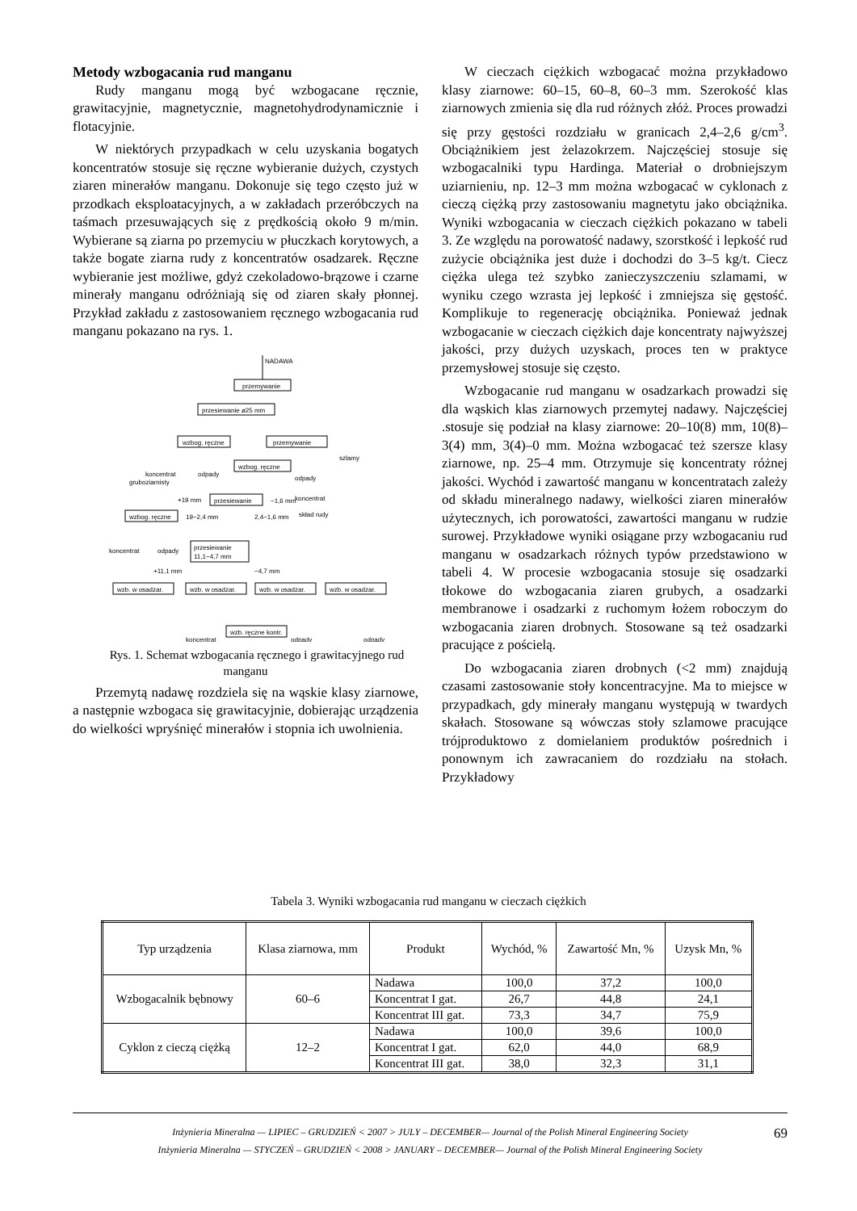Metody wzbogacania rud manganu
Rudy manganu mogą być wzbogacane ręcznie, grawitacyjnie, magnetycznie, magnetohydrodynamicznie i flotacyjnie.
W niektórych przypadkach w celu uzyskania bogatych koncentratów stosuje się ręczne wybieranie dużych, czystych ziaren minerałów manganu. Dokonuje się tego często już w przodkach eksploatacyjnych, a w zakładach przeróbczych na taśmach przesuwających się z prędkością około 9 m/min. Wybierane są ziarna po przemyciu w płuczkach korytowych, a także bogate ziarna rudy z koncentratów osadzarek. Ręczne wybieranie jest możliwe, gdyż czekoladowo-brązowe i czarne minerały manganu odróżniają się od ziaren skały płonnej. Przykład zakładu z zastosowaniem ręcznego wzbogacania rud manganu pokazano na rys. 1.
NADAWA
przemywanie
przesiewanie ø25 mm
wzbog. ręczne
przemywanie
szlamy
koncentrat
gruboziarnisty
odpady
wzbog. ręczne
odpady
koncentrat
+19 mm
przesiewanie
−1,6 mm
skład rudy
wzbog. ręczne
19−2,4 mm
2,4−1,6 mm
przesiewanie
11,1−4,7 mm
koncentrat
odpady
+11,1 mm
−4,7 mm
wzb. w osadzar.
wzb. w osadzar.
wzb. w osadzar.
wzb. w osadzar.
wzb. ręczne kontr.
koncentrat
odpady
odpady
Rys. 1. Schemat wzbogacania ręcznego i grawitacyjnego rud manganu
Przemytą nadawę rozdziela się na wąskie klasy ziarnowe, a następnie wzbogaca się grawitacyjnie, dobierając urządzenia do wielkości wpryśnięć minerałów i stopnia ich uwolnienia.
W cieczach ciężkich wzbogacać można przykładowo klasy ziarnowe: 60–15, 60–8, 60–3 mm. Szerokość klas ziarnowych zmienia się dla rud różnych złóż. Proces prowadzi się przy gęstości rozdziału w granicach 2,4–2,6 g/cm<sup>3</sup>. Obciążnikiem jest żelazokrzem. Najczęściej stosuje się wzbogacalniki typu Hardinga. Materiał o drobniejszym uziarnieniu, np. 12–3 mm można wzbogacać w cyklonach z cieczą ciężką przy zastosowaniu magnetytu jako obciążnika. Wyniki wzbogacania w cieczach ciężkich pokazano w tabeli 3. Ze względu na porowatość nadawy, szorstkość i lepkość rud zużycie obciążnika jest duże i dochodzi do 3–5 kg/t. Ciecz ciężka ulega też szybko zanieczyszczeniu szlamami, w wyniku czego wzrasta jej lepkość i zmniejsza się gęstość. Komplikuje to regenerację obciążnika. Ponieważ jednak wzbogacanie w cieczach ciężkich daje koncentraty najwyższej jakości, przy dużych uzyskach, proces ten w praktyce przemysłowej stosuje się często.
Wzbogacanie rud manganu w osadzarkach prowadzi się dla wąskich klas ziarnowych przemytej nadawy. Najczęściej .stosuje się podział na klasy ziarnowe: 20–10(8) mm, 10(8)–3(4) mm, 3(4)–0 mm. Można wzbogacać też szersze klasy ziarnowe, np. 25–4 mm. Otrzymuje się koncentraty różnej jakości. Wychód i zawartość manganu w koncentratach zależy od składu mineralnego nadawy, wielkości ziaren minerałów użytecznych, ich porowatości, zawartości manganu w rudzie surowej. Przykładowe wyniki osiągane przy wzbogacaniu rud manganu w osadzarkach różnych typów przedstawiono w tabeli 4. W procesie wzbogacania stosuje się osadzarki tłokowe do wzbogacania ziaren grubych, a osadzarki membranowe i osadzarki z ruchomym łożem roboczym do wzbogacania ziaren drobnych. Stosowane są też osadzarki pracujące z pościelą.
Do wzbogacania ziaren drobnych (<2 mm) znajdują czasami zastosowanie stoły koncentracyjne. Ma to miejsce w przypadkach, gdy minerały manganu występują w twardych skałach. Stosowane są wówczas stoły szlamowe pracujące trójproduktowo z domielaniem produktów pośrednich i ponownym ich zawracaniem do rozdziału na stołach. Przykładowy
Tabela 3. Wyniki wzbogacania rud manganu w cieczach ciężkich
| Typ urządzenia | Klasa ziarnowa, mm | Produkt | Wychód, % | Zawartość Mn, % | Uzysk Mn, % |
| --- | --- | --- | --- | --- | --- |
| Wzbogacalnik bębnowy | 60–6 | Nadawa | 100,0 | 37,2 | 100,0 |
| | | Koncentrat I gat. | 26,7 | 44,8 | 24,1 |
| | | Koncentrat III gat. | 73,3 | 34,7 | 75,9 |
| Cyklon z cieczą ciężką | 12–2 | Nadawa | 100,0 | 39,6 | 100,0 |
| | | Koncentrat I gat. | 62,0 | 44,0 | 68,9 |
| | | Koncentrat III gat. | 38,0 | 32,3 | 31,1 |
Inżynieria Mineralna — LIPIEC – GRUDZIEŃ < 2007 > JULY – DECEMBER— Journal of the Polish Mineral Engineering Society
Inżynieria Mineralna — STYCZEŃ – GRUDZIEŃ < 2008 > JANUARY – DECEMBER— Journal of the Polish Mineral Engineering Society
69